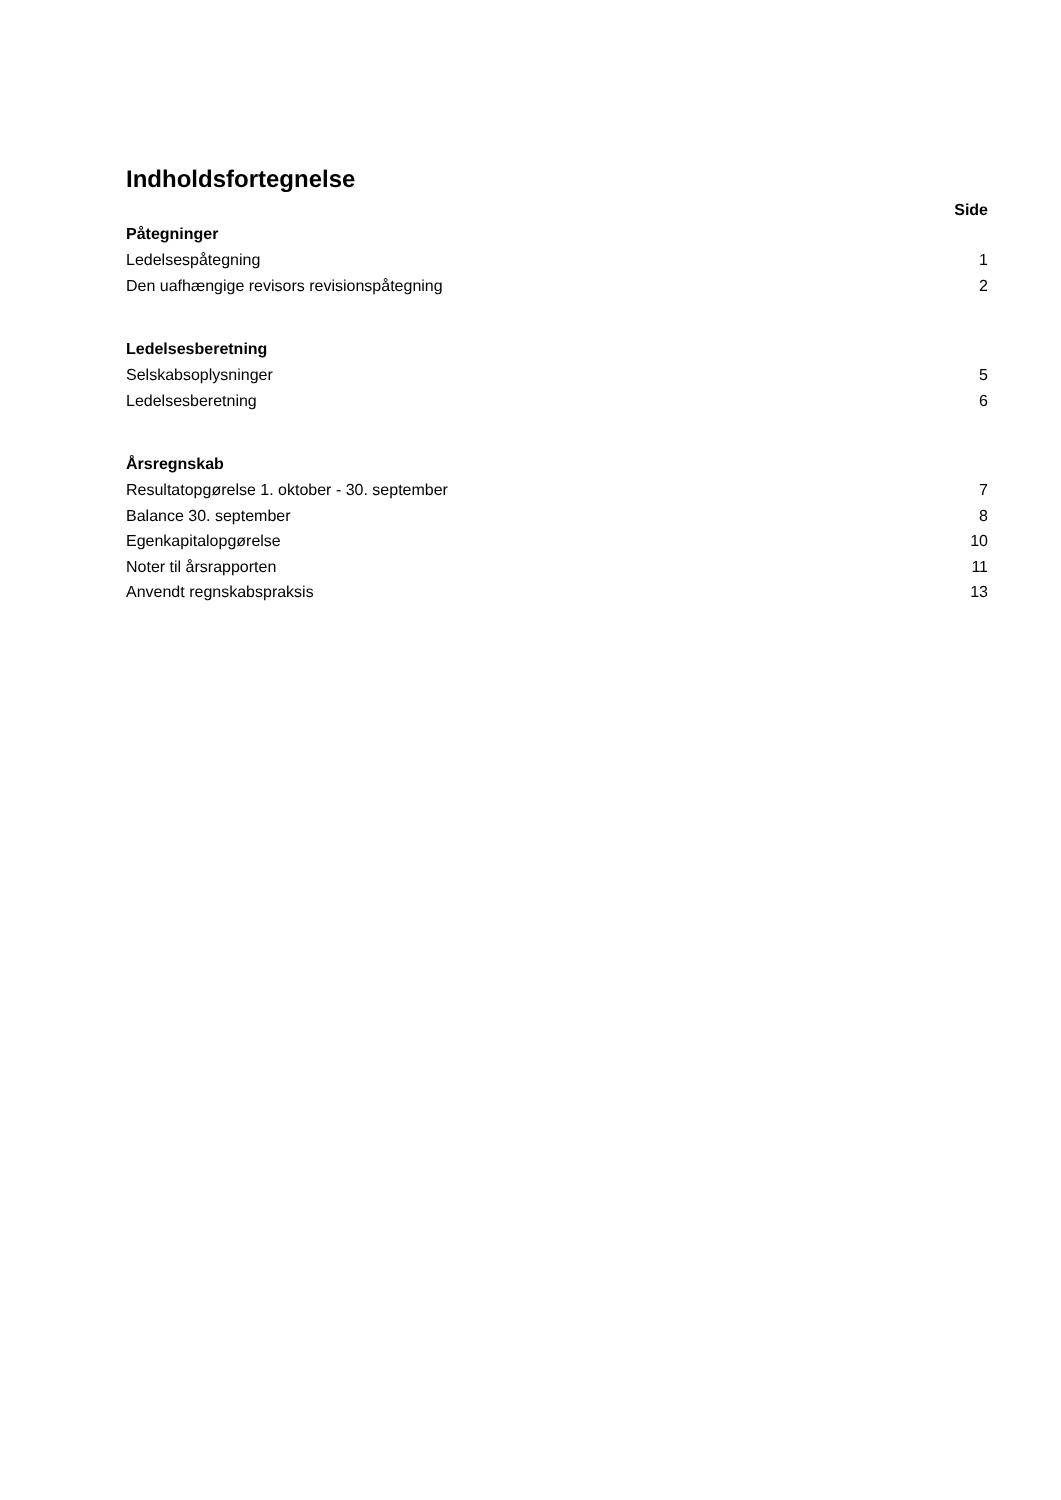Indholdsfortegnelse
Side
Påtegninger
Ledelsespåtegning 1
Den uafhængige revisors revisionspåtegning 2
Ledelsesberetning
Selskabsoplysninger 5
Ledelsesberetning 6
Årsregnskab
Resultatopgørelse 1. oktober - 30. september 7
Balance 30. september 8
Egenkapitalopgørelse 10
Noter til årsrapporten 11
Anvendt regnskabspraksis 13